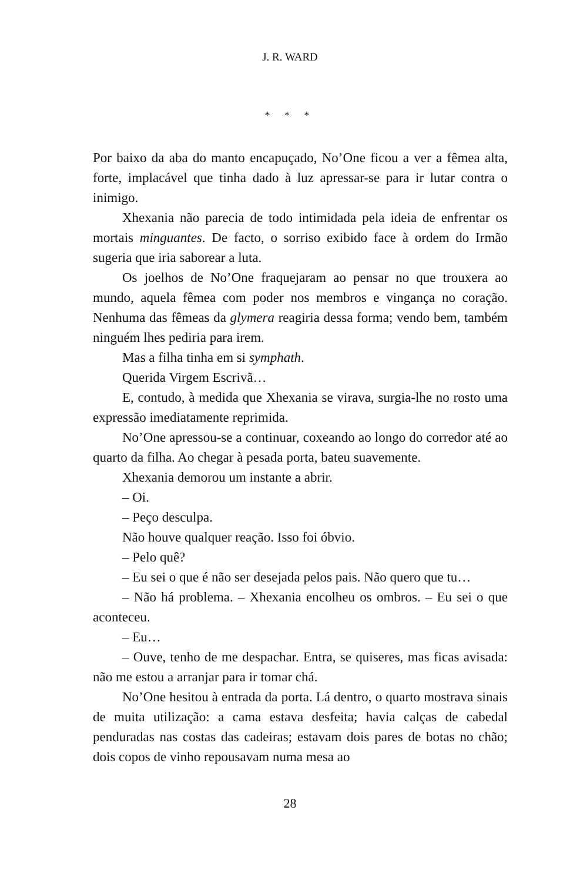J. R. WARD
* * *
Por baixo da aba do manto encapuçado, No’One ficou a ver a fêmea alta, forte, implacável que tinha dado à luz apressar-se para ir lutar contra o inimigo.
Xhexania não parecia de todo intimidada pela ideia de enfrentar os mortais minguantes. De facto, o sorriso exibido face à ordem do Irmão sugeria que iria saborear a luta.
Os joelhos de No’One fraquejaram ao pensar no que trouxera ao mundo, aquela fêmea com poder nos membros e vingança no coração. Nenhuma das fêmeas da glymera reagiria dessa forma; vendo bem, também ninguém lhes pediria para irem.
Mas a filha tinha em si symphath.
Querida Virgem Escrivã…
E, contudo, à medida que Xhexania se virava, surgia-lhe no rosto uma expressão imediatamente reprimida.
No’One apressou-se a continuar, coxeando ao longo do corredor até ao quarto da filha. Ao chegar à pesada porta, bateu suavemente.
Xhexania demorou um instante a abrir.
– Oi.
– Peço desculpa.
Não houve qualquer reação. Isso foi óbvio.
– Pelo quê?
– Eu sei o que é não ser desejada pelos pais. Não quero que tu…
– Não há problema. – Xhexania encolheu os ombros. – Eu sei o que aconteceu.
– Eu…
– Ouve, tenho de me despachar. Entra, se quiseres, mas ficas avisada: não me estou a arranjar para ir tomar chá.
No’One hesitou à entrada da porta. Lá dentro, o quarto mostrava sinais de muita utilização: a cama estava desfeita; havia calças de cabedal penduradas nas costas das cadeiras; estavam dois pares de botas no chão; dois copos de vinho repousavam numa mesa ao
28